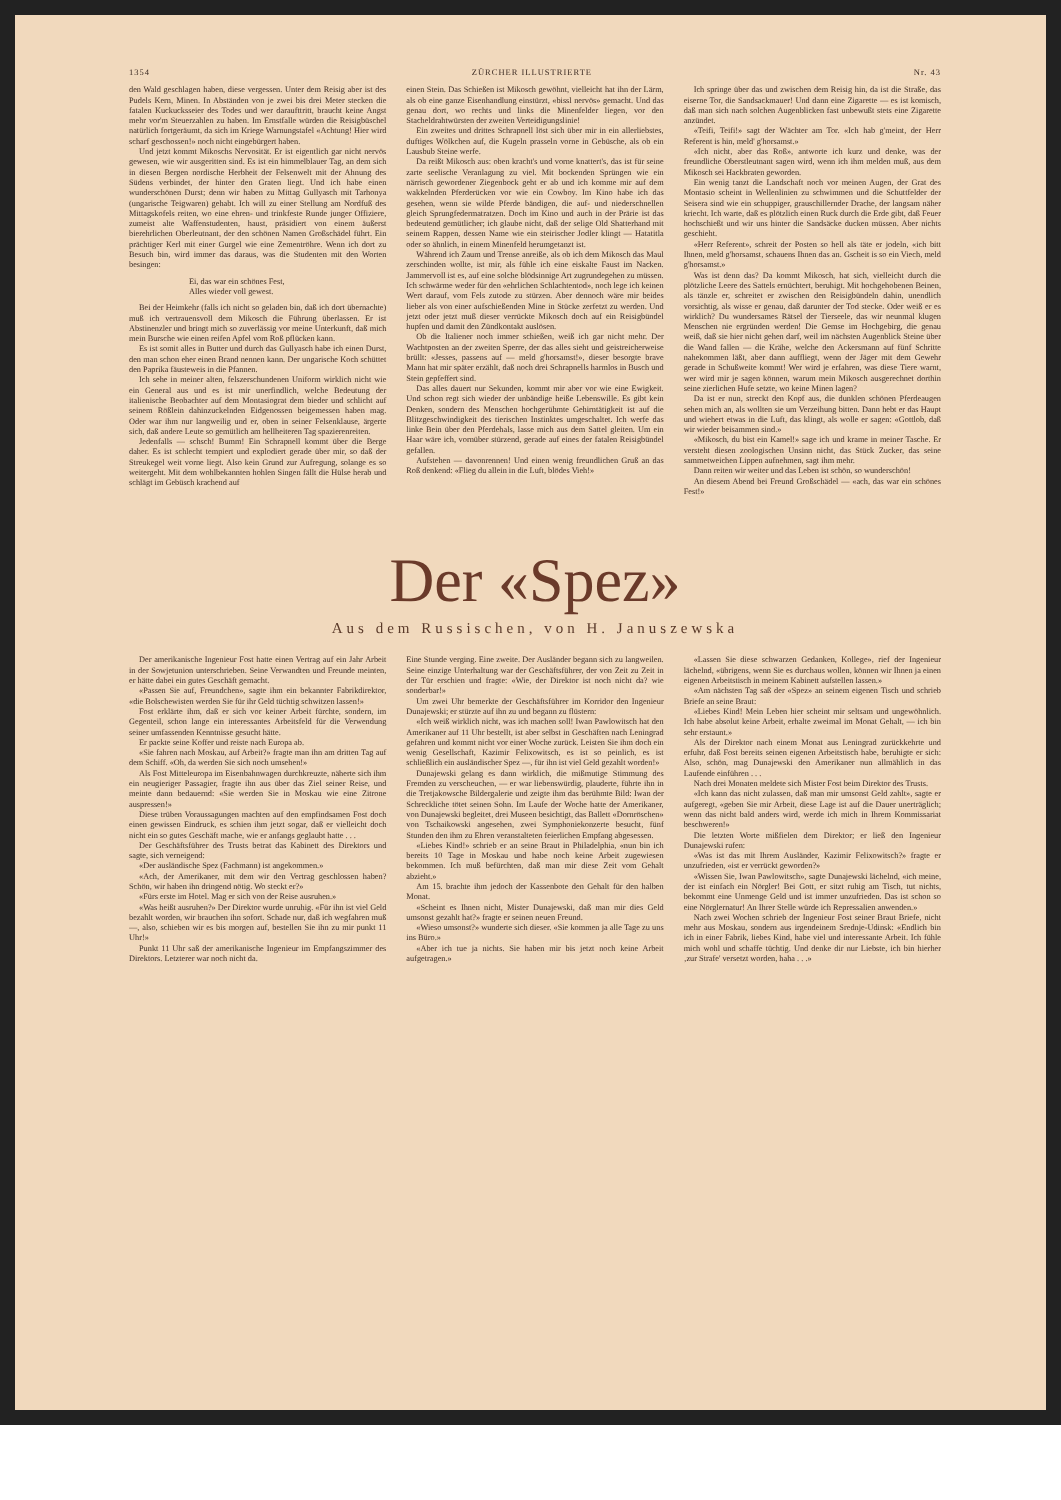1354 ZÜRCHER ILLUSTRIERTE Nr. 43
den Wald geschlagen haben, diese vergessen. Unter dem Reisig aber ist des Pudels Kern, Minen. In Abständen von je zwei bis drei Meter stecken die fatalen Kuckucksseier des Todes und wer daraufttritt, braucht keine Angst mehr vor'm Steuerzahlen zu haben. Im Ernstfalle würden die Reisigbüschel natürlich fortgeräumt, da sich im Kriege Warnungstafel «Achtung! Hier wird scharf geschossen!» noch nicht eingebürgert haben.
Und jetzt kommt Mikoschs Nervosität. Er ist eigentlich gar nicht nervös gewesen, wie wir ausgeritten sind. Es ist ein himmelblauer Tag, an dem sich in diesen Bergen nordische Herbheit der Felsenwelt mit der Ahnung des Südens verbindet, der hinter den Graten liegt. Und ich habe einen wunderschönen Durst; denn wir haben zu Mittag Gullyasch mit Tarhonya (ungarische Teigwaren) gehabt. Ich will zu einer Stellung am Nordfuß des Mittagskofels reiten, wo eine ehren- und trinkfeste Runde junger Offiziere, zumeist alte Waffenstudenten, haust, präsidiert von einem äußerst bierehrlichen Oberleutnant, der den schönen Namen Großschädel führt. Ein prächtiger Kerl mit einer Gurgel wie eine Zementröhre. Wenn ich dort zu Besuch bin, wird immer das daraus, was die Studenten mit den Worten besingen:
Ei, das war ein schönes Fest,
Alles wieder voll gewest.
Bei der Heimkehr (falls ich nicht so geladen bin, daß ich dort übernachte) muß ich vertrauensvoll dem Mikosch die Führung überlassen. Er ist Abstinenzler und bringt mich so zuverlässig vor meine Unterkunft, daß mich mein Bursche wie einen reifen Apfel vom Roß pflücken kann.
Es ist somit alles in Butter und durch das Gullyasch habe ich einen Durst, den man schon eher einen Brand nennen kann. Der ungarische Koch schüttet den Paprika fäusteweis in die Pfannen.
Ich sehe in meiner alten, felszerschundenen Uniform wirklich nicht wie ein General aus und es ist mir unerfindlich, welche Bedeutung der italienische Beobachter auf dem Montasiograt dem bieder und schlicht auf seinem Rößlein dahinzuckelnden Eidgenossen beigemessen haben mag. Oder war ihm nur langweilig und er, oben in seiner Felsenklause, ärgerte sich, daß andere Leute so gemütlich am hellheiteren Tag spazierenreiten.
Jedenfalls — schsch! Bumm! Ein Schrapnell kommt über die Berge daher. Es ist schlecht tempiert und explodiert gerade über mir, so daß der Streukegel weit vorne liegt. Also kein Grund zur Aufregung, solange es so weitergeht. Mit dem wohlbekannten hohlen Singen fällt die Hülse herab und schlägt im Gebüsch krachend auf
einen Stein. Das Schießen ist Mikosch gewöhnt, vielleicht hat ihn der Lärm, als ob eine ganze Eisenhandlung einstürzt, «bissl nervös» gemacht. Und das genau dort, wo rechts und links die Minenfelder liegen, vor den Stacheldrahtwürsten der zweiten Verteidigungslinie!
Ein zweites und drittes Schrapnell löst sich über mir in ein allerliebstes, duftiges Wölkchen auf, die Kugeln prasseln vorne in Gebüsche, als ob ein Lausbub Steine werfe.
Da reißt Mikosch aus: oben kracht's und vorne knattert's, das ist für seine zarte seelische Veranlagung zu viel. Mit bockenden Sprüngen wie ein närrisch gewordener Ziegenbock geht er ab und ich komme mir auf dem wakkelnden Pferderücken vor wie ein Cowboy. Im Kino habe ich das gesehen, wenn sie wilde Pferde bändigen, die auf- und niederschnellen gleich Sprungfedermatratzen. Doch im Kino und auch in der Prärie ist das bedeutend gemütlicher; ich glaube nicht, daß der selige Old Shatterhand mit seinem Rappen, dessen Name wie ein steirischer Jodler klingt — Hatatitla oder so ähnlich, in einem Minenfeld herumgetanzt ist.
Während ich Zaum und Trense anreiße, als ob ich dem Mikosch das Maul zerschinden wollte, ist mir, als fühle ich eine eiskalte Faust im Nacken. Jammervoll ist es, auf eine solche blödsinnige Art zugrundegehen zu müssen. Ich schwärme weder für den «ehrlichen Schlachtentod», noch lege ich keinen Wert darauf, vom Fels zutode zu stürzen. Aber dennoch wäre mir beides lieber als von einer aufschießenden Mine in Stücke zerfetzt zu werden. Und jetzt oder jetzt muß dieser verrückte Mikosch doch auf ein Reisigbündel hupfen und damit den Zündkontakt auslösen.
Ob die Italiener noch immer schießen, weiß ich gar nicht mehr. Der Wachtposten an der zweiten Sperre, der das alles sieht und geistreicherweise brüllt: «Jesses, passens auf — meld g'horsamst!», dieser besorgte brave Mann hat mir später erzählt, daß noch drei Schrapnells harmlos in Busch und Stein gepfeffert sind.
Das alles dauert nur Sekunden, kommt mir aber vor wie eine Ewigkeit. Und schon regt sich wieder der unbändige heiße Lebenswille. Es gibt kein Denken, sondern des Menschen hochgerühmte Gehirntätigkeit ist auf die Blitzgeschwindigkeit des tierischen Instinktes umgeschaltet. Ich werfe das linke Bein über den Pferdehals, lasse mich aus dem Sattel gleiten. Um ein Haar wäre ich, vornüber stürzend, gerade auf eines der fatalen Reisigbündel gefallen.
Aufstehen — davonrennen! Und einen wenig freundlichen Gruß an das Roß denkend: «Flieg du allein in die Luft, blödes Vieh!»
Ich springe über das und zwischen dem Reisig hin, da ist die Straße, das eiserne Tor, die Sandsackmauer! Und dann eine Zigarette — es ist komisch, daß man sich nach solchen Augenblicken fast unbewußt stets eine Zigarette anzündet.
«Teifi, Teifi!» sagt der Wächter am Tor. «Ich hab g'meint, der Herr Referent is hin, meld' g'horsamst.»
«Ich nicht, aber das Roß», antworte ich kurz und denke, was der freundliche Oberstleutnant sagen wird, wenn ich ihm melden muß, aus dem Mikosch sei Hackbraten geworden.
Ein wenig tanzt die Landschaft noch vor meinen Augen, der Grat des Montasio scheint in Wellenlinien zu schwimmen und die Schuttfelder der Seisera sind wie ein schuppiger, grauschillernder Drache, der langsam näher kriecht. Ich warte, daß es plötzlich einen Ruck durch die Erde gibt, daß Feuer hochschießt und wir uns hinter die Sandsäcke ducken müssen. Aber nichts geschieht.
«Herr Referent», schreit der Posten so hell als täte er jodeln, «ich bitt Ihnen, meld g'horsamst, schauens Ihnen das an. Gscheit is so ein Viech, meld g'horsamst.»
Was ist denn das? Da kommt Mikosch, hat sich, vielleicht durch die plötzliche Leere des Sattels ernüchtert, beruhigt. Mit hochgehobenen Beinen, als tänzle er, schreitet er zwischen den Reisigbündeln dahin, unendlich vorsichtig, als wisse er genau, daß darunter der Tod stecke. Oder weiß er es wirklich? Du wundersames Rätsel der Tierseele, das wir neunmal klugen Menschen nie ergründen werden! Die Gemse im Hochgebirg, die genau weiß, daß sie hier nicht gehen darf, weil im nächsten Augenblick Steine über die Wand fallen — die Krähe, welche den Ackersmann auf fünf Schritte nahekommen läßt, aber dann auffliegt, wenn der Jäger mit dem Gewehr gerade in Schußweite kommt! Wer wird je erfahren, was diese Tiere warnt, wer wird mir je sagen können, warum mein Mikosch ausgerechnet dorthin seine zierlichen Hufe setzte, wo keine Minen lagen?
Da ist er nun, streckt den Kopf aus, die dunklen schönen Pferdeaugen sehen mich an, als wollten sie um Verzeihung bitten. Dann hebt er das Haupt und wiehert etwas in die Luft, das klingt, als wolle er sagen: «Gottlob, daß wir wieder beisammen sind.»
«Mikosch, du bist ein Kamel!» sage ich und krame in meiner Tasche. Er versteht diesen zoologischen Unsinn nicht, das Stück Zucker, das seine sammetweichen Lippen aufnehmen, sagt ihm mehr.
Dann reiten wir weiter und das Leben ist schön, so wunderschön!
An diesem Abend bei Freund Großschädel — «ach, das war ein schönes Fest!»
Der «Spez»
Aus dem Russischen, von H. Januszewska
Der amerikanische Ingenieur Fost hatte einen Vertrag auf ein Jahr Arbeit in der Sowjetunion unterschrieben. Seine Verwandten und Freunde meinten, er hätte dabei ein gutes Geschäft gemacht.
«Passen Sie auf, Freundchen», sagte ihm ein bekannter Fabrikdirektor, «die Bolschewisten werden Sie für ihr Geld tüchtig schwitzen lassen!»
Fost erklärte ihm, daß er sich vor keiner Arbeit fürchte, sondern, im Gegenteil, schon lange ein interessantes Arbeitsfeld für die Verwendung seiner umfassenden Kenntnisse gesucht hätte.
Er packte seine Koffer und reiste nach Europa ab.
«Sie fahren nach Moskau, auf Arbeit?» fragte man ihn am dritten Tag auf dem Schiff. «Oh, da werden Sie sich noch umsehen!»
Als Fost Mitteleuropa im Eisenbahnwagen durchkreuzte, näherte sich ihm ein neugieriger Passagier, fragte ihn aus über das Ziel seiner Reise, und meinte dann bedauernd: «Sie werden Sie in Moskau wie eine Zitrone auspressen!»
Diese trüben Voraussagungen machten auf den empfindsamen Fost doch einen gewissen Eindruck, es schien ihm jetzt sogar, daß er vielleicht doch nicht ein so gutes Geschäft mache, wie er anfangs geglaubt hatte . . .
Der Geschäftsführer des Trusts betrat das Kabinett des Direktors und sagte, sich verneigend:
«Der ausländische Spez (Fachmann) ist angekommen.»
«Ach, der Amerikaner, mit dem wir den Vertrag geschlossen haben? Schön, wir haben ihn dringend nötig. Wo steckt er?»
«Fürs erste im Hotel. Mag er sich von der Reise ausruhen.»
«Was heißt ausruhen?» Der Direktor wurde unruhig. «Für ihn ist viel Geld bezahlt worden, wir brauchen ihn sofort. Schade nur, daß ich wegfahren muß —, also, schieben wir es bis morgen auf, bestellen Sie ihn zu mir punkt 11 Uhr!»
Punkt 11 Uhr saß der amerikanische Ingenieur im Empfangszimmer des Direktors. Letzterer war noch nicht da.
Eine Stunde verging. Eine zweite. Der Ausländer begann sich zu langweilen. Seine einzige Unterhaltung war der Geschäftsführer, der von Zeit zu Zeit in der Tür erschien und fragte: «Wie, der Direktor ist noch nicht da? wie sonderbar!»
Um zwei Uhr bemerkte der Geschäftsführer im Korridor den Ingenieur Dunajewski; er stürzte auf ihn zu und begann zu flüstern:
«Ich weiß wirklich nicht, was ich machen soll! Iwan Pawlowitsch hat den Amerikaner auf 11 Uhr bestellt, ist aber selbst in Geschäften nach Leningrad gefahren und kommt nicht vor einer Woche zurück. Leisten Sie ihm doch ein wenig Gesellschaft, Kazimir Felixowitsch, es ist so peinlich, es ist schließlich ein ausländischer Spez —, für ihn ist viel Geld gezahlt worden!»
Dunajewski gelang es dann wirklich, die mißmutige Stimmung des Fremden zu verscheuchen, — er war liebenswürdig, plauderte, führte ihn in die Tretjakowsche Bildergalerie und zeigte ihm das berühmte Bild: Iwan der Schreckliche tötet seinen Sohn. Im Laufe der Woche hatte der Amerikaner, von Dunajewski begleitet, drei Museen besichtigt, das Ballett «Dornröschen» von Tschaikowski angesehen, zwei Symphoniekonzerte besucht, fünf Stunden den ihm zu Ehren veranstalteten feierlichen Empfang abgesessen.
«Liebes Kind!» schrieb er an seine Braut in Philadelphia, «nun bin ich bereits 10 Tage in Moskau und habe noch keine Arbeit zugewiesen bekommen. Ich muß befürchten, daß man mir diese Zeit vom Gehalt abzieht.»
Am 15. brachte ihm jedoch der Kassenbote den Gehalt für den halben Monat.
«Scheint es Ihnen nicht, Mister Dunajewski, daß man mir dies Geld umsonst gezahlt hat?» fragte er seinen neuen Freund.
«Wieso umsonst?» wunderte sich dieser. «Sie kommen ja alle Tage zu uns ins Büro.»
«Aber ich tue ja nichts. Sie haben mir bis jetzt noch keine Arbeit aufgetragen.»
«Lassen Sie diese schwarzen Gedanken, Kollege», rief der Ingenieur lächelnd, «übrigens, wenn Sie es durchaus wollen, können wir Ihnen ja einen eigenen Arbeitstisch in meinem Kabinett aufstellen lassen.»
«Am nächsten Tag saß der «Spez» an seinem eigenen Tisch und schrieb Briefe an seine Braut:
«Liebes Kind! Mein Leben hier scheint mir seltsam und ungewöhnlich. Ich habe absolut keine Arbeit, erhalte zweimal im Monat Gehalt, — ich bin sehr erstaunt.»
Als der Direktor nach einem Monat aus Leningrad zurückkehrte und erfuhr, daß Fost bereits seinen eigenen Arbeitstisch habe, beruhigte er sich: Also, schön, mag Dunajewski den Amerikaner nun allmählich in das Laufende einführen . . .
Nach drei Monaten meldete sich Mister Fost beim Direktor des Trusts.
«Ich kann das nicht zulassen, daß man mir umsonst Geld zahlt», sagte er aufgeregt, «geben Sie mir Arbeit, diese Lage ist auf die Dauer unerträglich; wenn das nicht bald anders wird, werde ich mich in Ihrem Kommissariat beschweren!»
Die letzten Worte mißfielen dem Direktor; er ließ den Ingenieur Dunajewski rufen:
«Was ist das mit Ihrem Ausländer, Kazimir Felixowitsch?» fragte er unzufrieden, «ist er verrückt geworden?»
«Wissen Sie, Iwan Pawlowitsch», sagte Dunajewski lächelnd, «ich meine, der ist einfach ein Nörgler! Bei Gott, er sitzt ruhig am Tisch, tut nichts, bekommt eine Unmenge Geld und ist immer unzufrieden. Das ist schon so eine Nörglernatur! An Ihrer Stelle würde ich Repressalien anwenden.»
Nach zwei Wochen schrieb der Ingenieur Fost seiner Braut Briefe, nicht mehr aus Moskau, sondern aus irgendeinem Srednje-Udinsk: «Endlich bin ich in einer Fabrik, liebes Kind, habe viel und interessante Arbeit. Ich fühle mich wohl und schaffe tüchtig. Und denke dir nur Liebste, ich bin hierher ‚zur Strafe' versetzt worden, haha . . .»